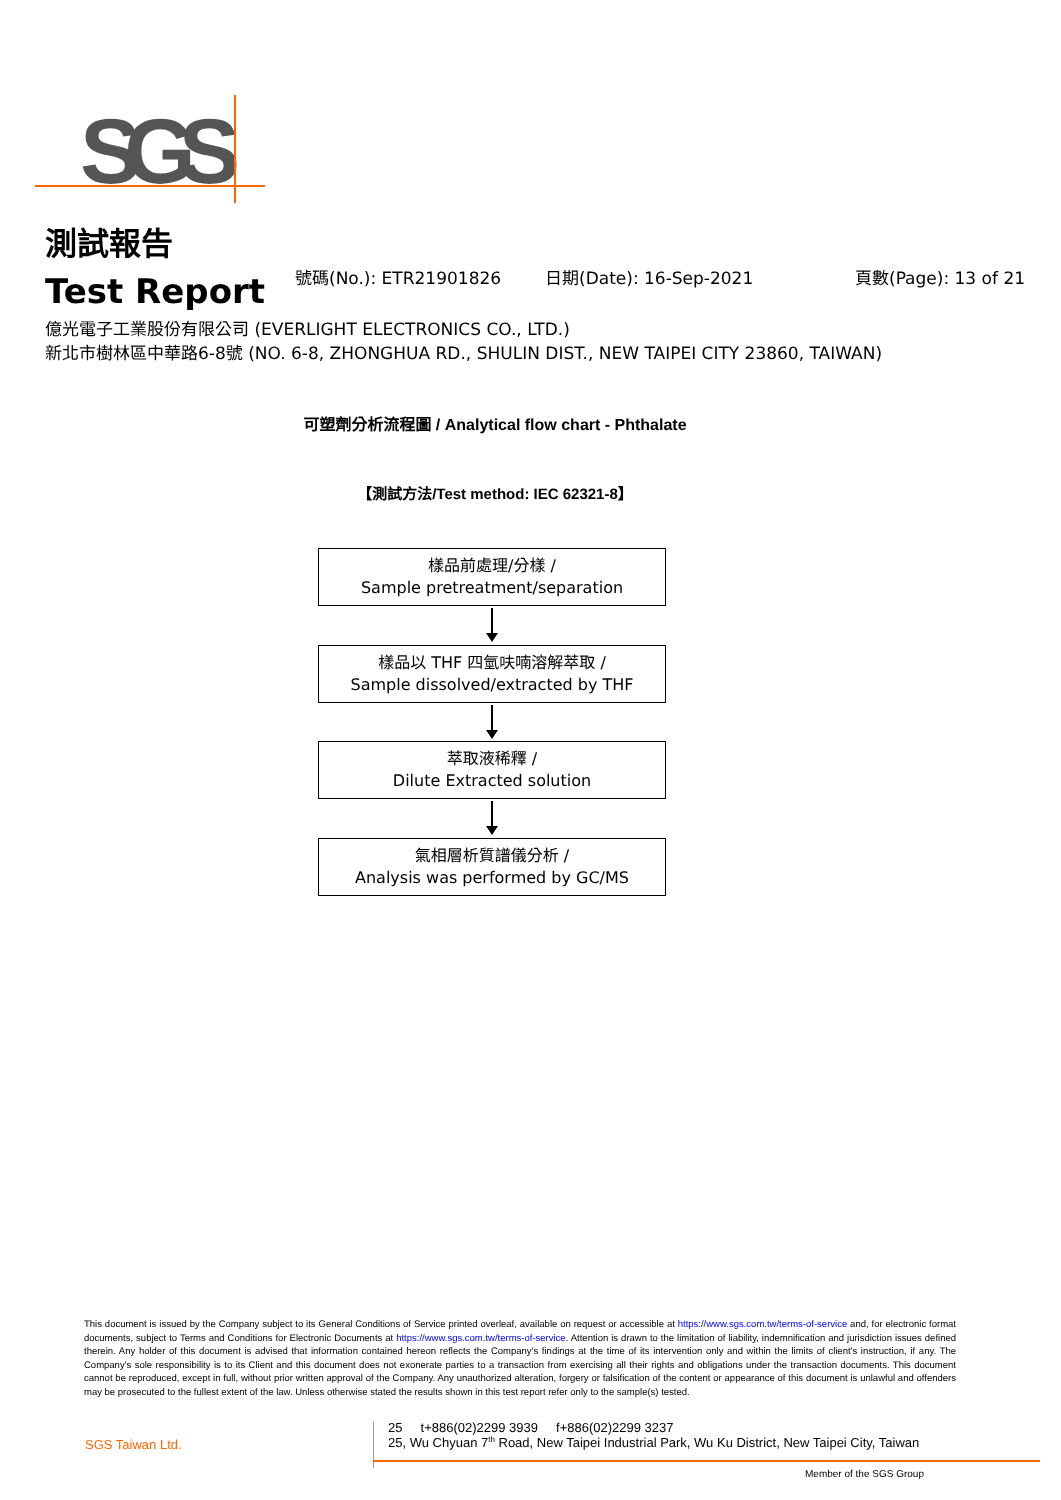SGS
測試報告
Test Report
號碼(No.): ETR21901826
日期(Date): 16-Sep-2021
頁數(Page): 13 of 21
億光電子工業股份有限公司 (EVERLIGHT ELECTRONICS CO., LTD.)
新北市樹林區中華路6-8號 (NO. 6-8, ZHONGHUA RD., SHULIN DIST., NEW TAIPEI CITY 23860, TAIWAN)
可塑劑分析流程圖 / Analytical flow chart - Phthalate
【測試方法/Test method: IEC 62321-8】
樣品前處理/分樣 /
Sample pretreatment/separation
樣品以 THF 四氫呋喃溶解萃取 /
Sample dissolved/extracted by THF
萃取液稀釋 /
Dilute Extracted solution
氣相層析質譜儀分析 /
Analysis was performed by GC/MS
This document is issued by the Company subject to its General Conditions of Service printed overleaf, available on request or accessible at https://www.sgs.com.tw/terms-of-service and, for electronic format documents, subject to Terms and Conditions for Electronic Documents at https://www.sgs.com.tw/terms-of-service. Attention is drawn to the limitation of liability, indemnification and jurisdiction issues defined therein. Any holder of this document is advised that information contained hereon reflects the Company's findings at the time of its intervention only and within the limits of client's instruction, if any. The Company's sole responsibility is to its Client and this document does not exonerate parties to a transaction from exercising all their rights and obligations under the transaction documents. This document cannot be reproduced, except in full, without prior written approval of the Company. Any unauthorized alteration, forgery or falsification of the content or appearance of this document is unlawful and offenders may be prosecuted to the fullest extent of the law. Unless otherwise stated the results shown in this test report refer only to the sample(s) tested.
SGS Taiwan Ltd.
25 t+886(02)2299 3939 f+886(02)2299 3237
25, Wu Chyuan 7<sup>th</sup> Road, New Taipei Industrial Park, Wu Ku District, New Taipei City, Taiwan
Member of the SGS Group